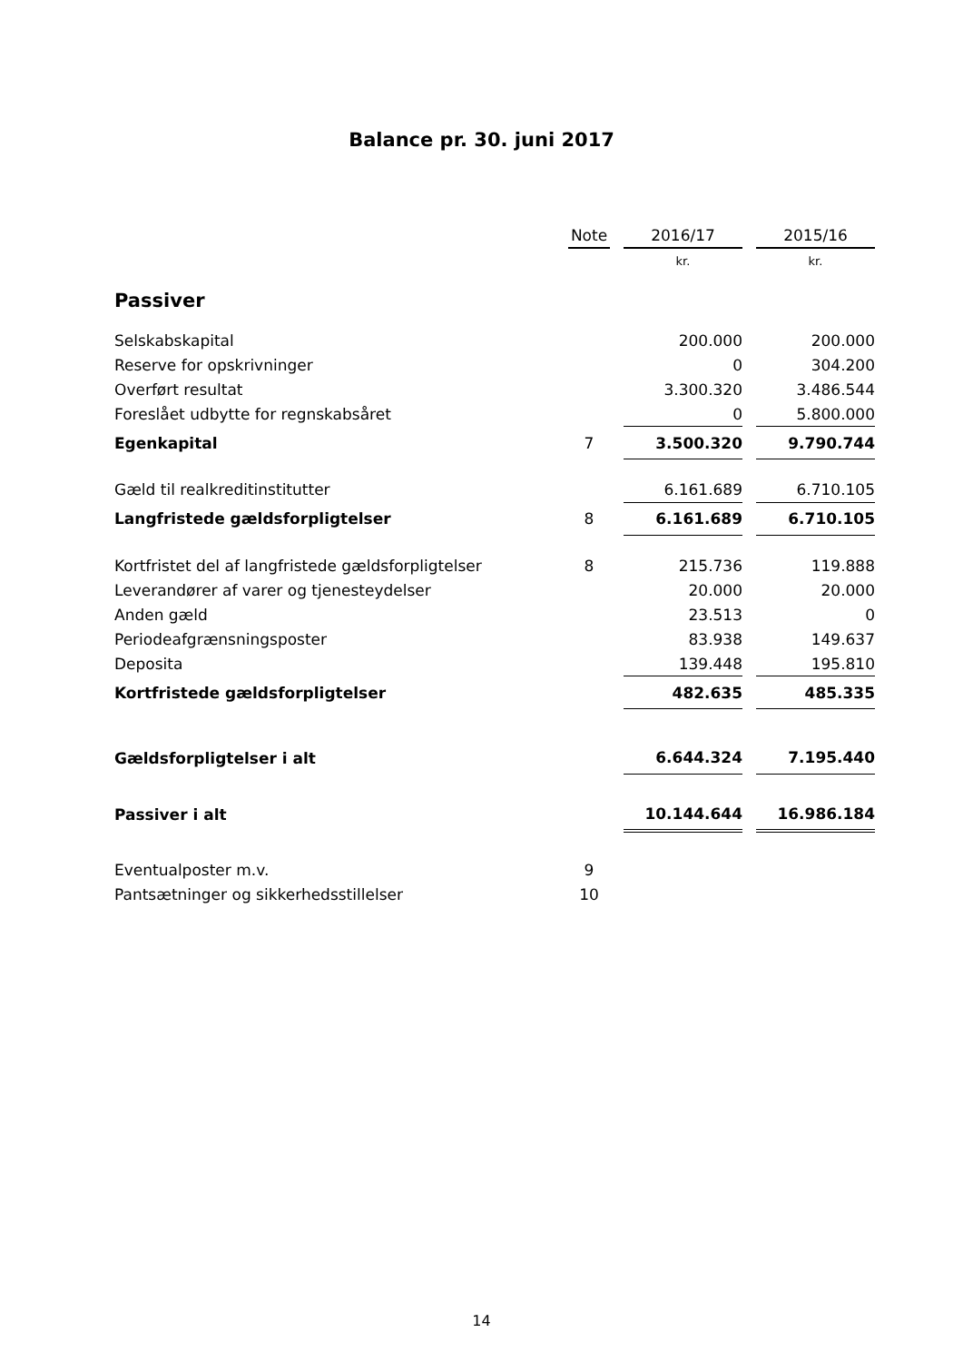Balance pr. 30. juni 2017
| | Note | | 2016/17 | | 2015/16 |
| | | | kr. | | kr. |
| Passiver | | | | | |
| Selskabskapital | | | 200.000 | | 200.000 |
| Reserve for opskrivninger | | | 0 | | 304.200 |
| Overført resultat | | | 3.300.320 | | 3.486.544 |
| Foreslået udbytte for regnskabsåret | | | 0 | | 5.800.000 |
| Egenkapital | 7 | | 3.500.320 | | 9.790.744 |
| Gæld til realkreditinstitutter | | | 6.161.689 | | 6.710.105 |
| Langfristede gældsforpligtelser | 8 | | 6.161.689 | | 6.710.105 |
| Kortfristet del af langfristede gældsforpligtelser | 8 | | 215.736 | | 119.888 |
| Leverandører af varer og tjenesteydelser | | | 20.000 | | 20.000 |
| Anden gæld | | | 23.513 | | 0 |
| Periodeafgrænsningsposter | | | 83.938 | | 149.637 |
| Deposita | | | 139.448 | | 195.810 |
| Kortfristede gældsforpligtelser | | | 482.635 | | 485.335 |
| Gældsforpligtelser i alt | | | 6.644.324 | | 7.195.440 |
| Passiver i alt | | | 10.144.644 | | 16.986.184 |
| Eventualposter m.v. | 9 | | | | |
| Pantsætninger og sikkerhedsstillelser | 10 | | | | |
14